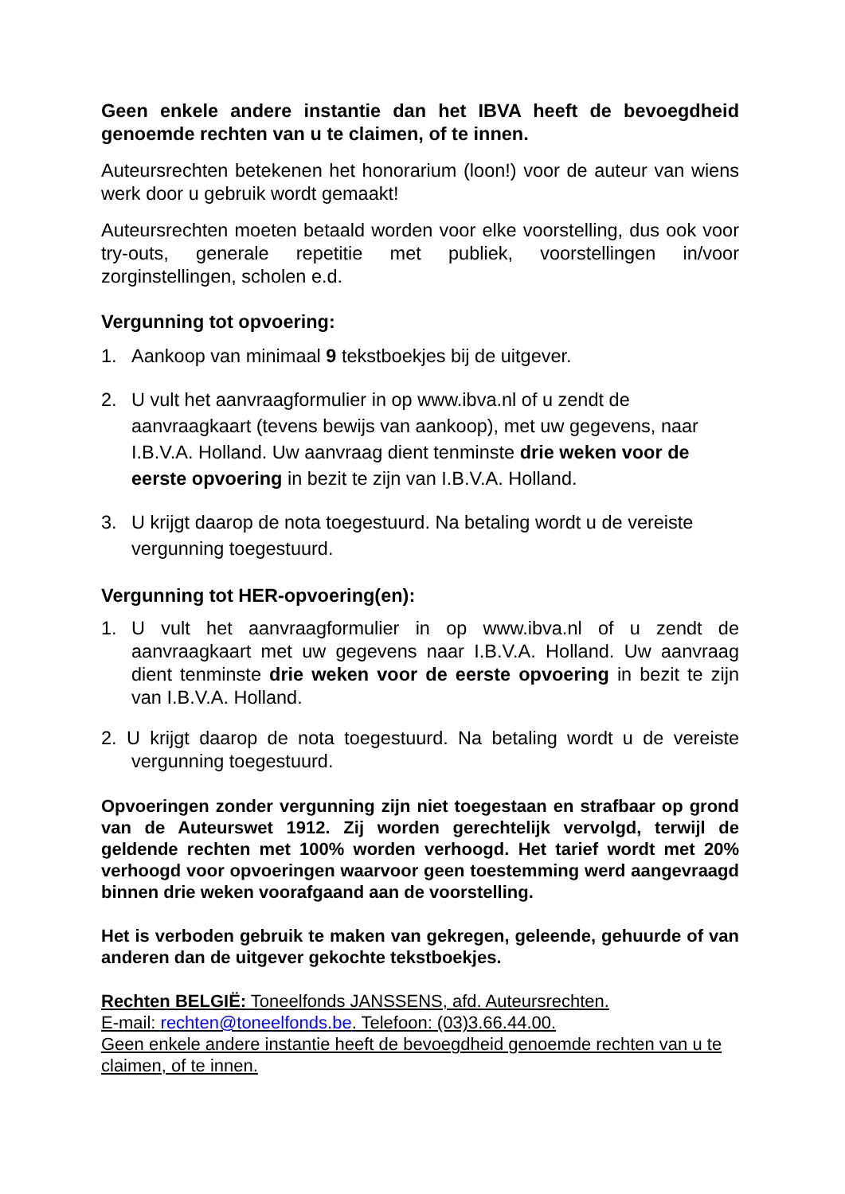Geen enkele andere instantie dan het IBVA heeft de bevoegdheid genoemde rechten van u te claimen, of te innen.
Auteursrechten betekenen het honorarium (loon!) voor de auteur van wiens werk door u gebruik wordt gemaakt!
Auteursrechten moeten betaald worden voor elke voorstelling, dus ook voor try-outs, generale repetitie met publiek, voorstellingen in/voor zorginstellingen, scholen e.d.
Vergunning tot opvoering:
1. Aankoop van minimaal 9 tekstboekjes bij de uitgever.
2. U vult het aanvraagformulier in op www.ibva.nl of u zendt de aanvraagkaart (tevens bewijs van aankoop), met uw gegevens, naar I.B.V.A. Holland. Uw aanvraag dient tenminste drie weken voor de eerste opvoering in bezit te zijn van I.B.V.A. Holland.
3. U krijgt daarop de nota toegestuurd. Na betaling wordt u de vereiste vergunning toegestuurd.
Vergunning tot HER-opvoering(en):
1. U vult het aanvraagformulier in op www.ibva.nl of u zendt de aanvraagkaart met uw gegevens naar I.B.V.A. Holland. Uw aanvraag dient tenminste drie weken voor de eerste opvoering in bezit te zijn van I.B.V.A. Holland.
2. U krijgt daarop de nota toegestuurd. Na betaling wordt u de vereiste vergunning toegestuurd.
Opvoeringen zonder vergunning zijn niet toegestaan en strafbaar op grond van de Auteurswet 1912. Zij worden gerechtelijk vervolgd, terwijl de geldende rechten met 100% worden verhoogd. Het tarief wordt met 20% verhoogd voor opvoeringen waarvoor geen toestemming werd aangevraagd binnen drie weken voorafgaand aan de voorstelling.
Het is verboden gebruik te maken van gekregen, geleende, gehuurde of van anderen dan de uitgever gekochte tekstboekjes.
Rechten BELGIË: Toneelfonds JANSSENS, afd. Auteursrechten.
E-mail: rechten@toneelfonds.be. Telefoon: (03)3.66.44.00.
Geen enkele andere instantie heeft de bevoegdheid genoemde rechten van u te claimen, of te innen.